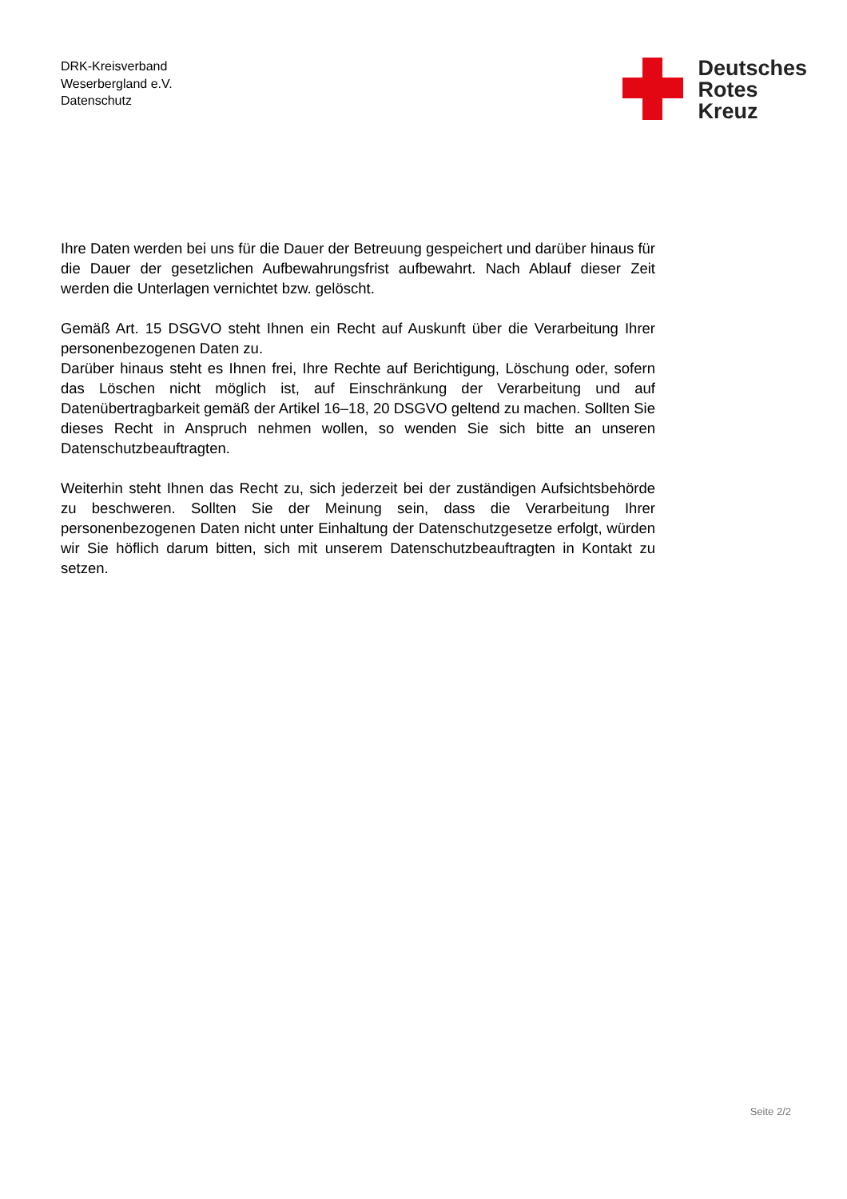DRK-Kreisverband
Weserbergland e.V.
Datenschutz
Deutsches
Rotes
Kreuz
Ihre Daten werden bei uns für die Dauer der Betreuung gespeichert und darüber hinaus für die Dauer der gesetzlichen Aufbewahrungsfrist aufbewahrt. Nach Ablauf dieser Zeit werden die Unterlagen vernichtet bzw. gelöscht.
Gemäß Art. 15 DSGVO steht Ihnen ein Recht auf Auskunft über die Verarbeitung Ihrer personenbezogenen Daten zu.
Darüber hinaus steht es Ihnen frei, Ihre Rechte auf Berichtigung, Löschung oder, sofern das Löschen nicht möglich ist, auf Einschränkung der Verarbeitung und auf Datenübertragbarkeit gemäß der Artikel 16–18, 20 DSGVO geltend zu machen. Sollten Sie dieses Recht in Anspruch nehmen wollen, so wenden Sie sich bitte an unseren Datenschutzbeauftragten.
Weiterhin steht Ihnen das Recht zu, sich jederzeit bei der zuständigen Aufsichtsbehörde zu beschweren. Sollten Sie der Meinung sein, dass die Verarbeitung Ihrer personenbezogenen Daten nicht unter Einhaltung der Datenschutzgesetze erfolgt, würden wir Sie höflich darum bitten, sich mit unserem Datenschutzbeauftragten in Kontakt zu setzen.
Seite 2/2